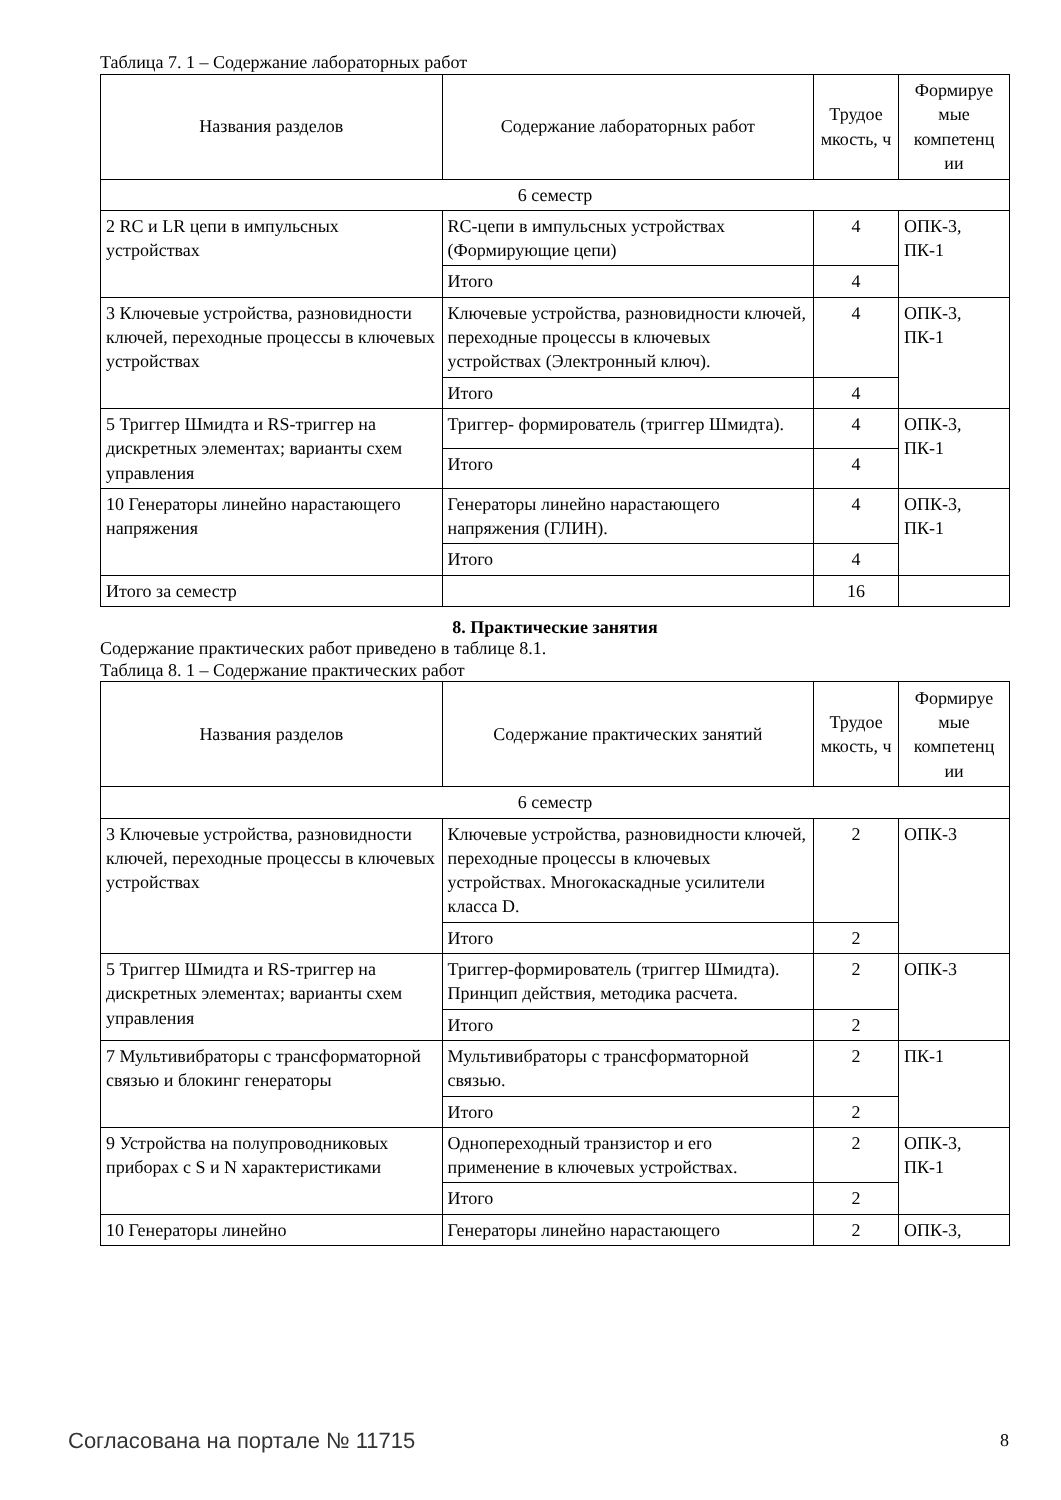Таблица 7. 1 – Содержание лабораторных работ
| Названия разделов | Содержание лабораторных работ | Трудое мкость, ч | Формируе мые компетенц ии |
| --- | --- | --- | --- |
| 6 семестр | | | |
| 2 RC и LR цепи в импульсных устройствах | RC-цепи в импульсных устройствах (Формирующие цепи) | 4 | ОПК-3, ПК-1 |
| | Итого | 4 | |
| 3 Ключевые устройства, разновидности ключей, переходные процессы в ключевых устройствах | Ключевые устройства, разновидности ключей, переходные процессы в ключевых устройствах (Электронный ключ). | 4 | ОПК-3, ПК-1 |
| | Итого | 4 | |
| 5 Триггер Шмидта и RS-триггер на дискретных элементах; варианты схем управления | Триггер- формирователь (триггер Шмидта). | 4 | ОПК-3, ПК-1 |
| | Итого | 4 | |
| 10 Генераторы линейно нарастающего напряжения | Генераторы линейно нарастающего напряжения (ГЛИН). | 4 | ОПК-3, ПК-1 |
| | Итого | 4 | |
| Итого за семестр | | 16 | |
8. Практические занятия
Содержание практических работ приведено в таблице 8.1.
Таблица 8. 1 – Содержание практических работ
| Названия разделов | Содержание практических занятий | Трудое мкость, ч | Формируе мые компетенц ии |
| --- | --- | --- | --- |
| 6 семестр | | | |
| 3 Ключевые устройства, разновидности ключей, переходные процессы в ключевых устройствах | Ключевые устройства, разновидности ключей, переходные процессы в ключевых устройствах. Многокаскадные усилители класса D. | 2 | ОПК-3 |
| | Итого | 2 | |
| 5 Триггер Шмидта и RS-триггер на дискретных элементах; варианты схем управления | Триггер-формирователь (триггер Шмидта). Принцип действия, методика расчета. | 2 | ОПК-3 |
| | Итого | 2 | |
| 7 Мультивибраторы с трансформаторной связью и блокинг генераторы | Мультивибраторы с трансформаторной связью. | 2 | ПК-1 |
| | Итого | 2 | |
| 9 Устройства на полупроводниковых приборах с S и N характеристиками | Однопереходный транзистор и его применение в ключевых устройствах. | 2 | ОПК-3, ПК-1 |
| | Итого | 2 | |
| 10 Генераторы линейно | Генераторы линейно нарастающего | 2 | ОПК-3, |
Согласована на портале № 11715 8